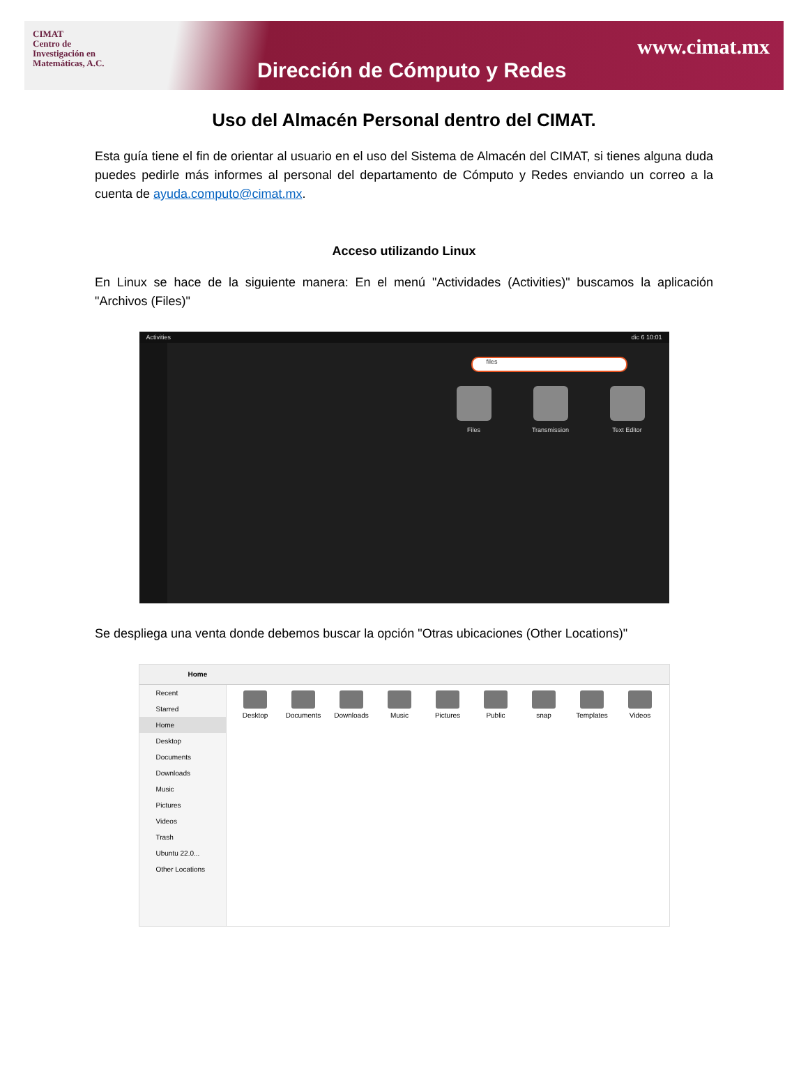CIMAT
Centro de
Investigación en
Matemáticas, A.C.
www.cimat.mx
Dirección de Cómputo y Redes
Uso del Almacén Personal dentro del CIMAT.
Esta guía tiene el fin de orientar al usuario en el uso del Sistema de Almacén del CIMAT, si tienes alguna duda puedes pedirle más informes al personal del departamento de Cómputo y Redes enviando un correo a la cuenta de ayuda.computo@cimat.mx.
Acceso utilizando Linux
En Linux se hace de la siguiente manera: En el menú "Actividades (Activities)" buscamos la aplicación "Archivos (Files)"
Activities dic 6 10:01
files
Files Transmission Text Editor
Se despliega una venta donde debemos buscar la opción "Otras ubicaciones (Other Locations)"
Home
Recent
Starred
Home
Desktop
Documents
Downloads
Music
Pictures
Videos
Trash
Ubuntu 22.0...
Other Locations
Desktop Documents Downloads Music Pictures Public snap Templates Videos